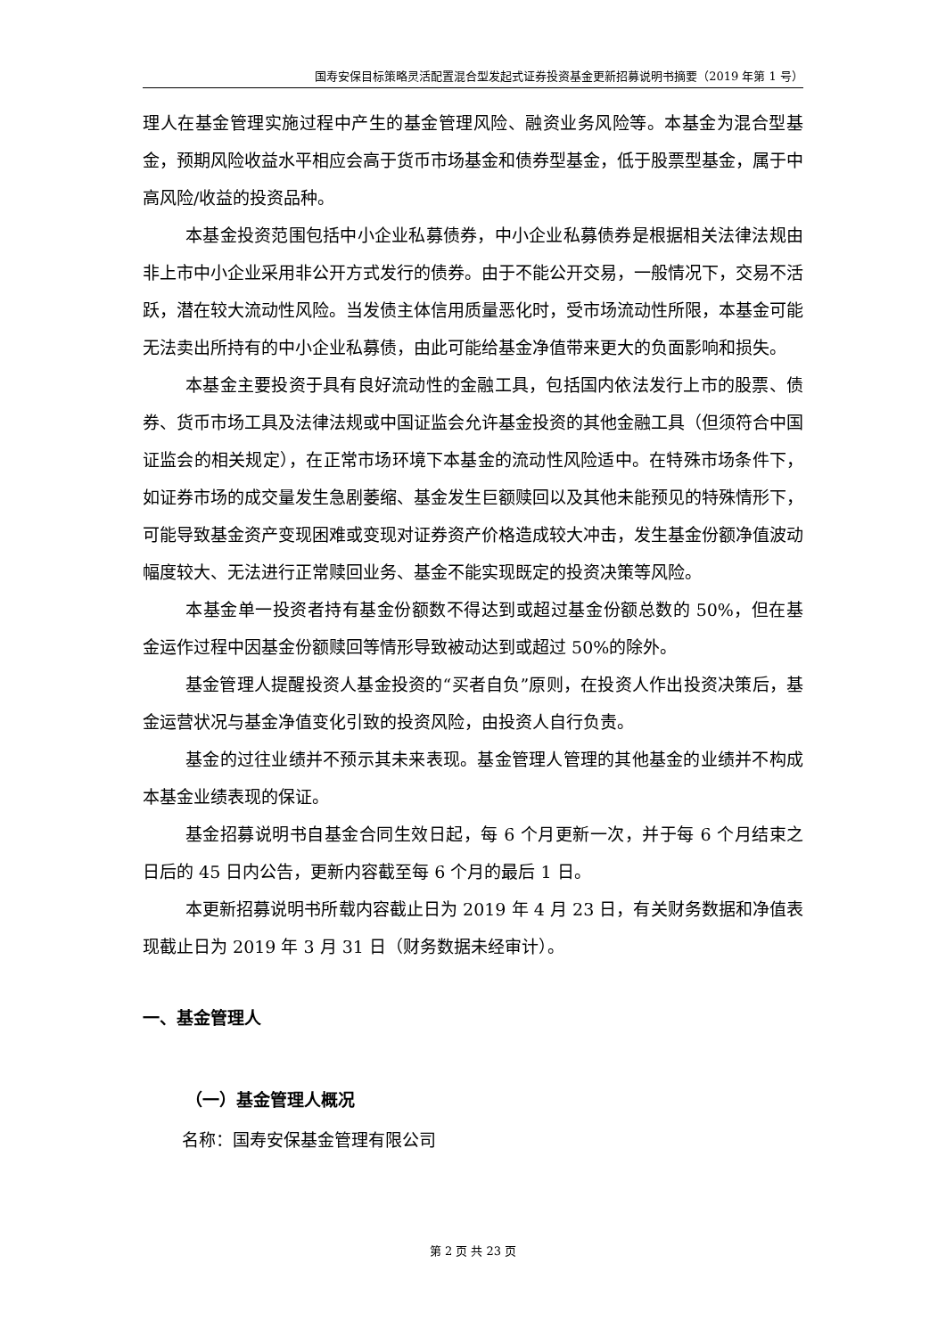国寿安保目标策略灵活配置混合型发起式证券投资基金更新招募说明书摘要（2019 年第 1 号）
理人在基金管理实施过程中产生的基金管理风险、融资业务风险等。本基金为混合型基金，预期风险收益水平相应会高于货币市场基金和债券型基金，低于股票型基金，属于中高风险/收益的投资品种。
本基金投资范围包括中小企业私募债券，中小企业私募债券是根据相关法律法规由非上市中小企业采用非公开方式发行的债券。由于不能公开交易，一般情况下，交易不活跃，潜在较大流动性风险。当发债主体信用质量恶化时，受市场流动性所限，本基金可能无法卖出所持有的中小企业私募债，由此可能给基金净值带来更大的负面影响和损失。
本基金主要投资于具有良好流动性的金融工具，包括国内依法发行上市的股票、债券、货币市场工具及法律法规或中国证监会允许基金投资的其他金融工具（但须符合中国证监会的相关规定），在正常市场环境下本基金的流动性风险适中。在特殊市场条件下，如证券市场的成交量发生急剧萎缩、基金发生巨额赎回以及其他未能预见的特殊情形下，可能导致基金资产变现困难或变现对证券资产价格造成较大冲击，发生基金份额净值波动幅度较大、无法进行正常赎回业务、基金不能实现既定的投资决策等风险。
本基金单一投资者持有基金份额数不得达到或超过基金份额总数的 50%，但在基金运作过程中因基金份额赎回等情形导致被动达到或超过 50%的除外。
基金管理人提醒投资人基金投资的“买者自负”原则，在投资人作出投资决策后，基金运营状况与基金净值变化引致的投资风险，由投资人自行负责。
基金的过往业绩并不预示其未来表现。基金管理人管理的其他基金的业绩并不构成本基金业绩表现的保证。
基金招募说明书自基金合同生效日起，每 6 个月更新一次，并于每 6 个月结束之日后的 45 日内公告，更新内容截至每 6 个月的最后 1 日。
本更新招募说明书所载内容截止日为 2019 年 4 月 23 日，有关财务数据和净值表现截止日为 2019 年 3 月 31 日（财务数据未经审计）。
一、基金管理人
（一）基金管理人概况
名称：国寿安保基金管理有限公司
第 2 页 共 23 页